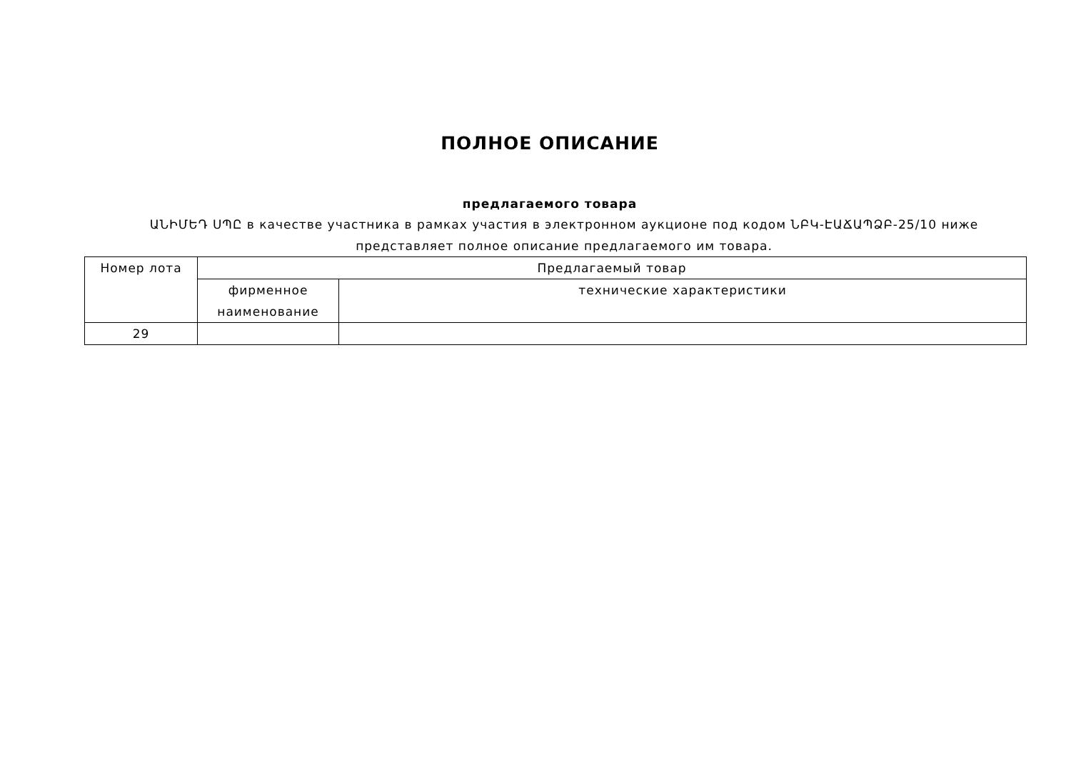ПОЛНОЕ ОПИСАНИЕ
предлагаемого товара
ԱՆԻՄԵԴ ՍՊԸ в качестве участника в рамках участия в электронном аукционе под кодом ՆԲԿ-ԷԱՃԱՊՁԲ-25/10 ниже представляет полное описание предлагаемого им товара.
| Номер лота | Предлагаемый товар | |
| --- | --- | --- |
| | фирменное наименование | технические характеристики |
| 29 | | |